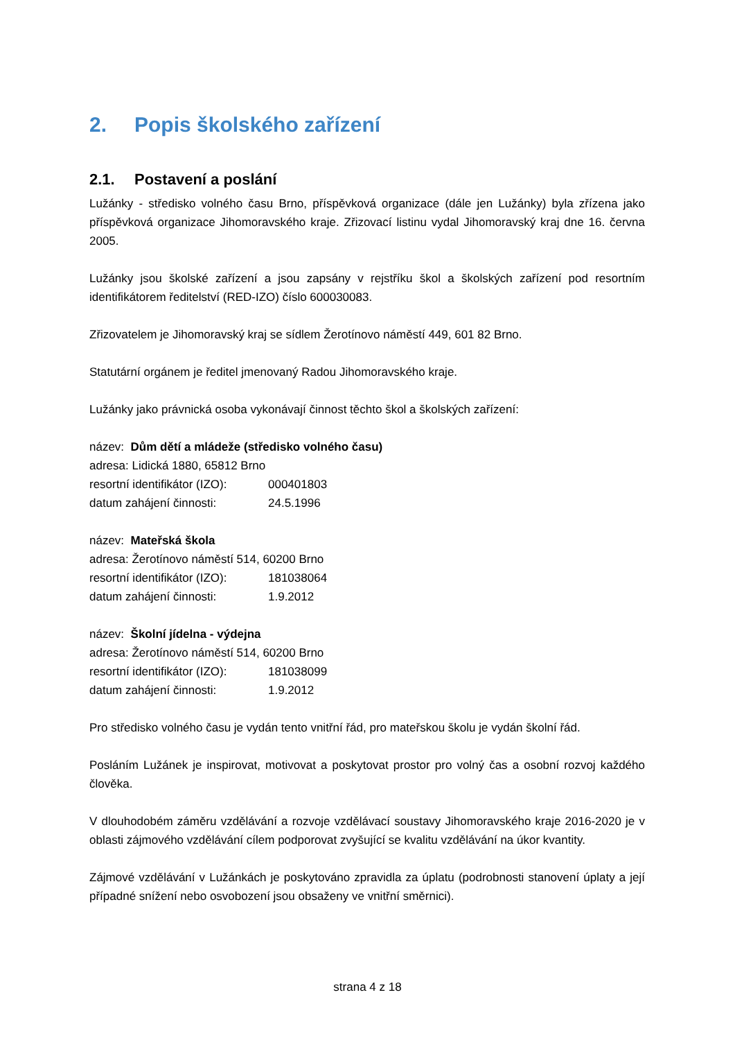2. Popis školského zařízení
2.1. Postavení a poslání
Lužánky - středisko volného času Brno, příspěvková organizace (dále jen Lužánky) byla zřízena jako příspěvková organizace Jihomoravského kraje. Zřizovací listinu vydal Jihomoravský kraj dne 16. června 2005.
Lužánky jsou školské zařízení a jsou zapsány v rejstříku škol a školských zařízení pod resortním identifikátorem ředitelství (RED-IZO) číslo 600030083.
Zřizovatelem je Jihomoravský kraj se sídlem Žerotínovo náměstí 449, 601 82 Brno.
Statutární orgánem je ředitel jmenovaný Radou Jihomoravského kraje.
Lužánky jako právnická osoba vykonávají činnost těchto škol a školských zařízení:
název: Dům dětí a mládeže (středisko volného času)
adresa: Lidická 1880, 65812 Brno
resortní identifikátor (IZO): 000401803
datum zahájení činnosti: 24.5.1996
název: Mateřská škola
adresa: Žerotínovo náměstí 514, 60200 Brno
resortní identifikátor (IZO): 181038064
datum zahájení činnosti: 1.9.2012
název: Školní jídelna - výdejna
adresa: Žerotínovo náměstí 514, 60200 Brno
resortní identifikátor (IZO): 181038099
datum zahájení činnosti: 1.9.2012
Pro středisko volného času je vydán tento vnitřní řád, pro mateřskou školu je vydán školní řád.
Posláním Lužánek je inspirovat, motivovat a poskytovat prostor pro volný čas a osobní rozvoj každého člověka.
V dlouhodobém záměru vzdělávání a rozvoje vzdělávací soustavy Jihomoravského kraje 2016-2020 je v oblasti zájmového vzdělávání cílem podporovat zvyšující se kvalitu vzdělávání na úkor kvantity.
Zájmové vzdělávání v Lužánkách je poskytováno zpravidla za úplatu (podrobnosti stanovení úplaty a její případné snížení nebo osvobození jsou obsaženy ve vnitřní směrnici).
strana 4 z 18